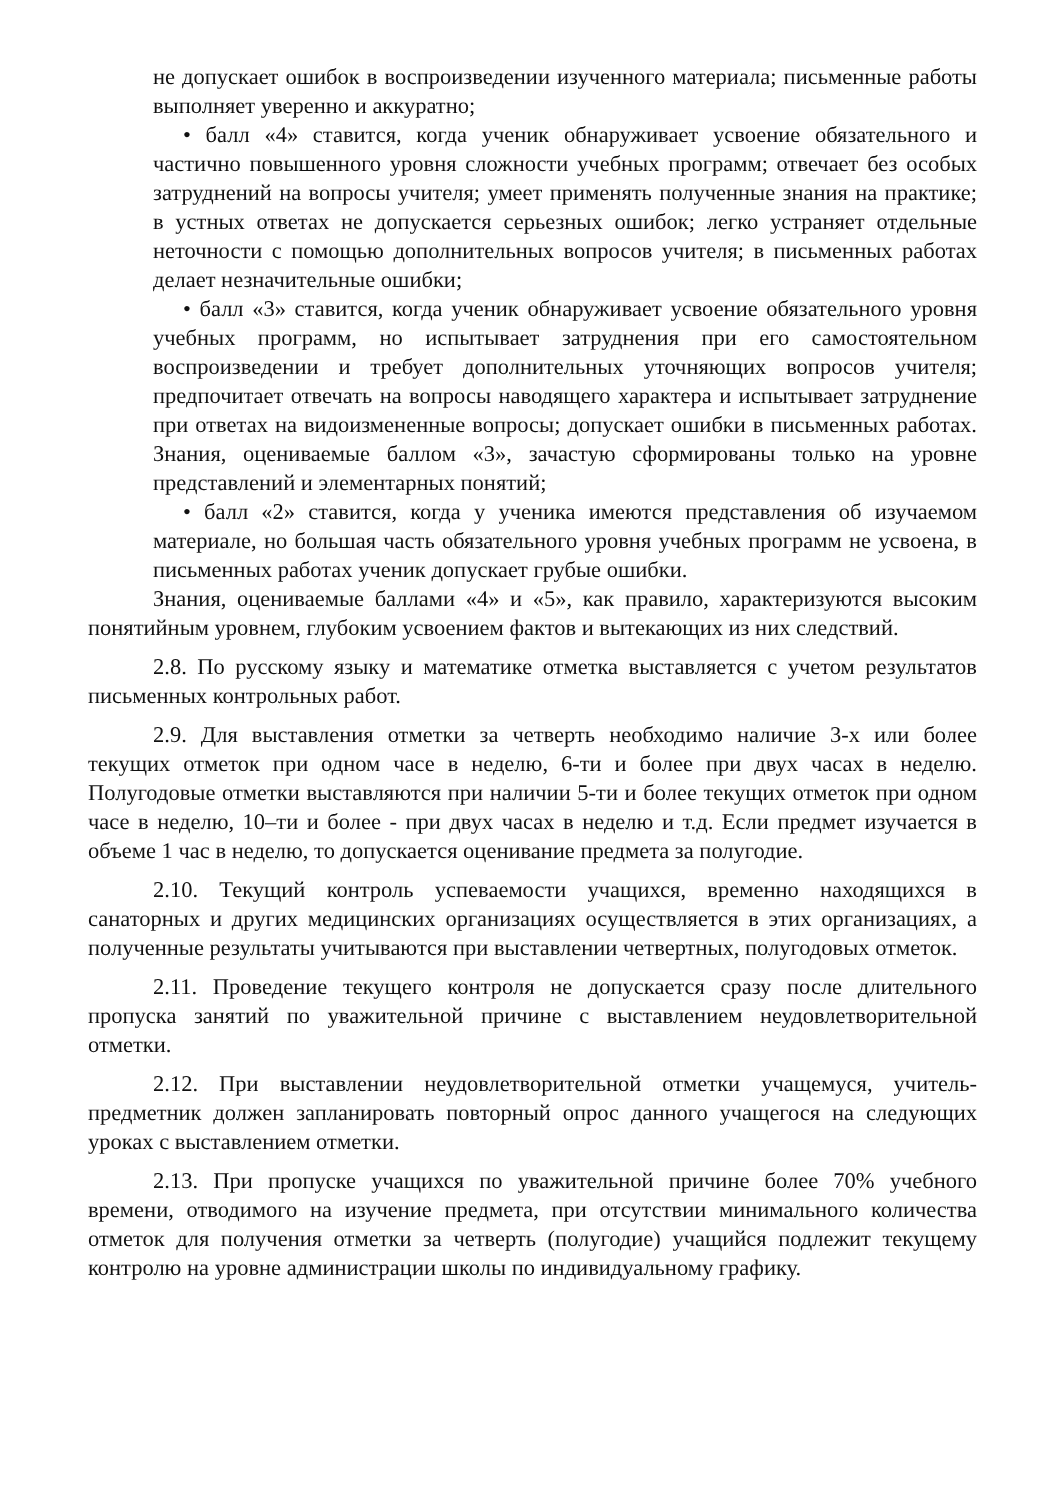не допускает ошибок в воспроизведении изученного материала; письменные работы выполняет уверенно и аккуратно;
• балл «4» ставится, когда ученик обнаруживает усвоение обязательного и частично повышенного уровня сложности учебных программ; отвечает без особых затруднений на вопросы учителя; умеет применять полученные знания на практике; в устных ответах не допускается серьезных ошибок; легко устраняет отдельные неточности с помощью дополнительных вопросов учителя; в письменных работах делает незначительные ошибки;
• балл «3» ставится, когда ученик обнаруживает усвоение обязательного уровня учебных программ, но испытывает затруднения при его самостоятельном воспроизведении и требует дополнительных уточняющих вопросов учителя; предпочитает отвечать на вопросы наводящего характера и испытывает затруднение при ответах на видоизмененные вопросы; допускает ошибки в письменных работах. Знания, оцениваемые баллом «3», зачастую сформированы только на уровне представлений и элементарных понятий;
• балл «2» ставится, когда у ученика имеются представления об изучаемом материале, но большая часть обязательного уровня учебных программ не усвоена, в письменных работах ученик допускает грубые ошибки.
Знания, оцениваемые баллами «4» и «5», как правило, характеризуются высоким понятийным уровнем, глубоким усвоением фактов и вытекающих из них следствий.
2.8. По русскому языку и математике отметка выставляется с учетом результатов письменных контрольных работ.
2.9. Для выставления отметки за четверть необходимо наличие 3-х или более текущих отметок при одном часе в неделю, 6-ти и более при двух часах в неделю. Полугодовые отметки выставляются при наличии 5-ти и более текущих отметок при одном часе в неделю, 10–ти и более - при двух часах в неделю и т.д. Если предмет изучается в объеме 1 час в неделю, то допускается оценивание предмета за полугодие.
2.10. Текущий контроль успеваемости учащихся, временно находящихся в санаторных и других медицинских организациях осуществляется в этих организациях, а полученные результаты учитываются при выставлении четвертных, полугодовых отметок.
2.11. Проведение текущего контроля не допускается сразу после длительного пропуска занятий по уважительной причине с выставлением неудовлетворительной отметки.
2.12. При выставлении неудовлетворительной отметки учащемуся, учитель-предметник должен запланировать повторный опрос данного учащегося на следующих уроках с выставлением отметки.
2.13. При пропуске учащихся по уважительной причине более 70% учебного времени, отводимого на изучение предмета, при отсутствии минимального количества отметок для получения отметки за четверть (полугодие) учащийся подлежит текущему контролю на уровне администрации школы по индивидуальному графику.